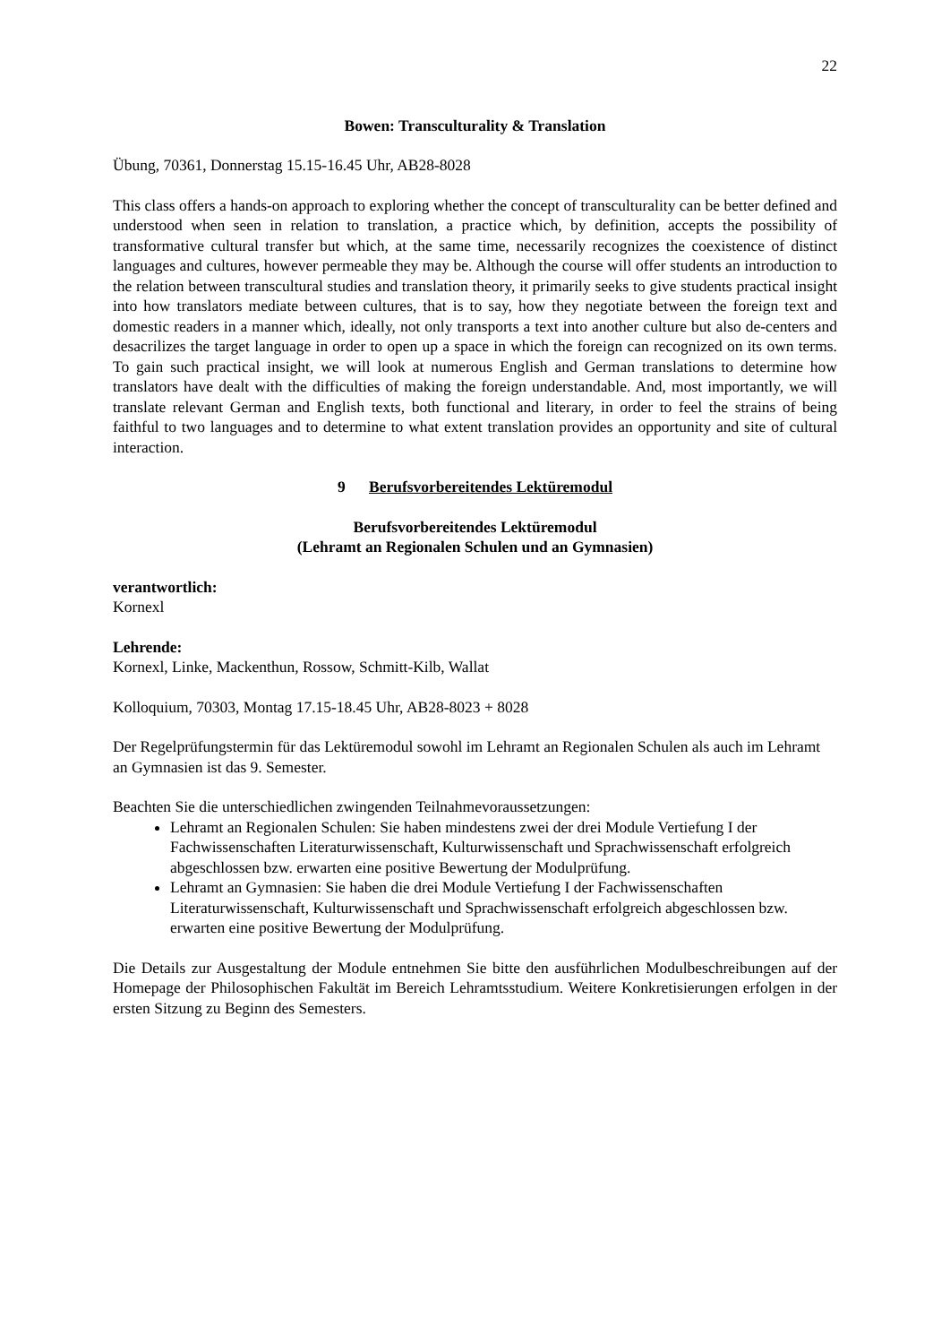22
Bowen: Transculturality & Translation
Übung, 70361, Donnerstag 15.15-16.45 Uhr, AB28-8028
This class offers a hands-on approach to exploring whether the concept of transculturality can be better defined and understood when seen in relation to translation, a practice which, by definition, accepts the possibility of transformative cultural transfer but which, at the same time, necessarily recognizes the coexistence of distinct languages and cultures, however permeable they may be. Although the course will offer students an introduction to the relation between transcultural studies and translation theory, it primarily seeks to give students practical insight into how translators mediate between cultures, that is to say, how they negotiate between the foreign text and domestic readers in a manner which, ideally, not only transports a text into another culture but also de-centers and desacrilizes the target language in order to open up a space in which the foreign can recognized on its own terms. To gain such practical insight, we will look at numerous English and German translations to determine how translators have dealt with the difficulties of making the foreign understandable. And, most importantly, we will translate relevant German and English texts, both functional and literary, in order to feel the strains of being faithful to two languages and to determine to what extent translation provides an opportunity and site of cultural interaction.
9 Berufsvorbereitendes Lektüremodul
Berufsvorbereitendes Lektüremodul
(Lehramt an Regionalen Schulen und an Gymnasien)
verantwortlich:
Kornexl
Lehrende:
Kornexl, Linke, Mackenthun, Rossow, Schmitt-Kilb, Wallat
Kolloquium, 70303, Montag 17.15-18.45 Uhr, AB28-8023 + 8028
Der Regelprüfungstermin für das Lektüremodul sowohl im Lehramt an Regionalen Schulen als auch im Lehramt an Gymnasien ist das 9. Semester.
Beachten Sie die unterschiedlichen zwingenden Teilnahmevoraussetzungen:
Lehramt an Regionalen Schulen: Sie haben mindestens zwei der drei Module Vertiefung I der Fachwissenschaften Literaturwissenschaft, Kulturwissenschaft und Sprachwissenschaft erfolgreich abgeschlossen bzw. erwarten eine positive Bewertung der Modulprüfung.
Lehramt an Gymnasien: Sie haben die drei Module Vertiefung I der Fachwissenschaften Literaturwissenschaft, Kulturwissenschaft und Sprachwissenschaft erfolgreich abgeschlossen bzw. erwarten eine positive Bewertung der Modulprüfung.
Die Details zur Ausgestaltung der Module entnehmen Sie bitte den ausführlichen Modulbeschreibungen auf der Homepage der Philosophischen Fakultät im Bereich Lehramtsstudium. Weitere Konkretisierungen erfolgen in der ersten Sitzung zu Beginn des Semesters.